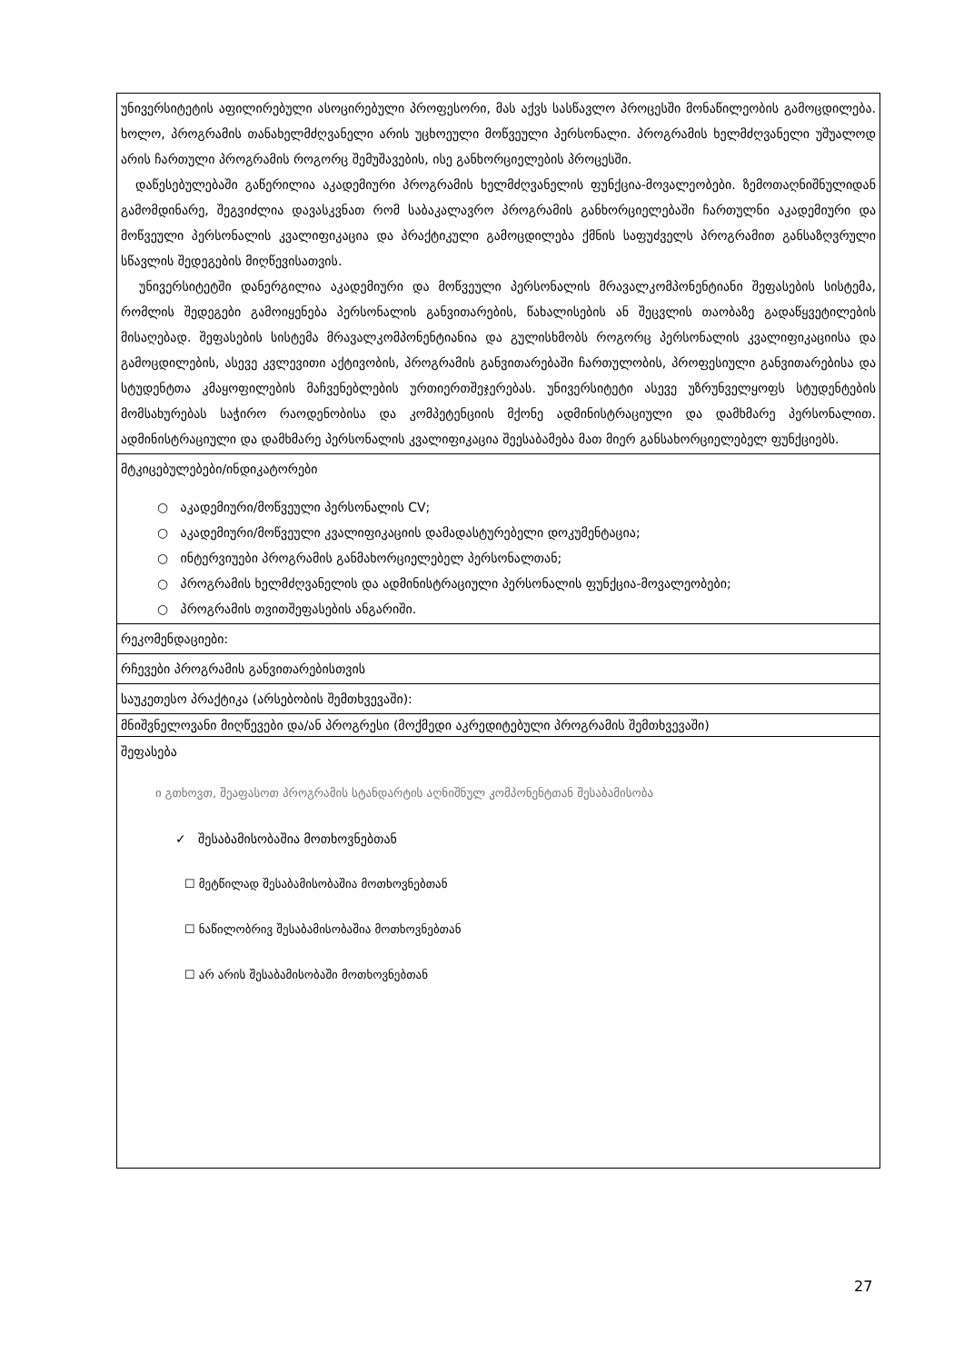| უნივერსიტეტის აფილირებული ასოცირებული პროფესორი, მას აქვს სასწავლო პროცესში მონაწილეობის გამოცდილება. ხოლო, პროგრამის თანახელმძღვანელი არის უცხოეული მოწვეული პერსონალი. პროგრამის ხელმძღვანელი უშუალოდ არის ჩართული პროგრამის როგორც შემუშავების, ისე განხორციელების პროცესში. დაწესებულებაში გაწერილია აკადემიური პროგრამის ხელმძღვანელის ფუნქცია-მოვალეობები. ზემოთაღნიშნულიდან გამომდინარე, შეგვიძლია დავასკვნათ რომ საბაკალავრო პროგრამის განხორციელებაში ჩართულნი აკადემიური და მოწვეული პერსონალის კვალიფიკაცია და პრაქტიკული გამოცდილება ქმნის საფუძველს პროგრამით განსაზღვრული სწავლის შედეგების მიღწევისათვის. უნივერსიტეტში დანერგილია აკადემიური და მოწვეული პერსონალის მრავალკომპონენტიანი შეფასების სისტემა, რომლის შედეგები გამოიყენება პერსონალის განვითარების, წახალისების ან შეცვლის თაობაზე გადაწყვეტილების მისაღებად. შეფასების სისტემა მრავალკომპონენტიანია და გულისხმობს როგორც პერსონალის კვალიფიკაციისა და გამოცდილების, ასევე კვლევითი აქტივობის, პროგრამის განვითარებაში ჩართულობის, პროფესიული განვითარებისა და სტუდენტთა კმაყოფილების მაჩვენებლების ურთიერთშეჯერებას. უნივერსიტეტი ასევე უზრუნველყოფს სტუდენტების მომსახურებას საჭირო რაოდენობისა და კომპეტენციის მქონე ადმინისტრაციული და დამხმარე პერსონალით. ადმინისტრაციული და დამხმარე პერსონალის კვალიფიკაცია შეესაბამება მათ მიერ განსახორციელებელ ფუნქციებს. |
| მტკიცებულებები/ინდიკატორები ○ აკადემიური/მოწვეული პერსონალის CV; ○ აკადემიური/მოწვეული კვალიფიკაციის დამადასტურებელი დოკუმენტაცია; ○ ინტერვიუები პროგრამის განმახორციელებელ პერსონალთან; ○ პროგრამის ხელმძღვანელის და ადმინისტრაციული პერსონალის ფუნქცია-მოვალეობები; ○ პროგრამის თვითშეფასების ანგარიში. |
| რეკომენდაციები: |
| რჩევები პროგრამის განვითარებისთვის |
| საუკეთესო პრაქტიკა (არსებობის შემთხვევაში): |
| მნიშვნელოვანი მიღწევები და/ან პროგრესი (მოქმედი აკრედიტებული პროგრამის შემთხვევაში) |
| შეფასება ი გთხოვთ, შეაფასოთ პროგრამის სტანდარტის აღნიშნულ კომპონენტთან შესაბამისობა ✓ შესაბამისობაშია მოთხოვნებთან ☐ მეტწილად შესაბამისობაშია მოთხოვნებთან ☐ ნაწილობრივ შესაბამისობაშია მოთხოვნებთან ☐ არ არის შესაბამისობაში მოთხოვნებთან |
27